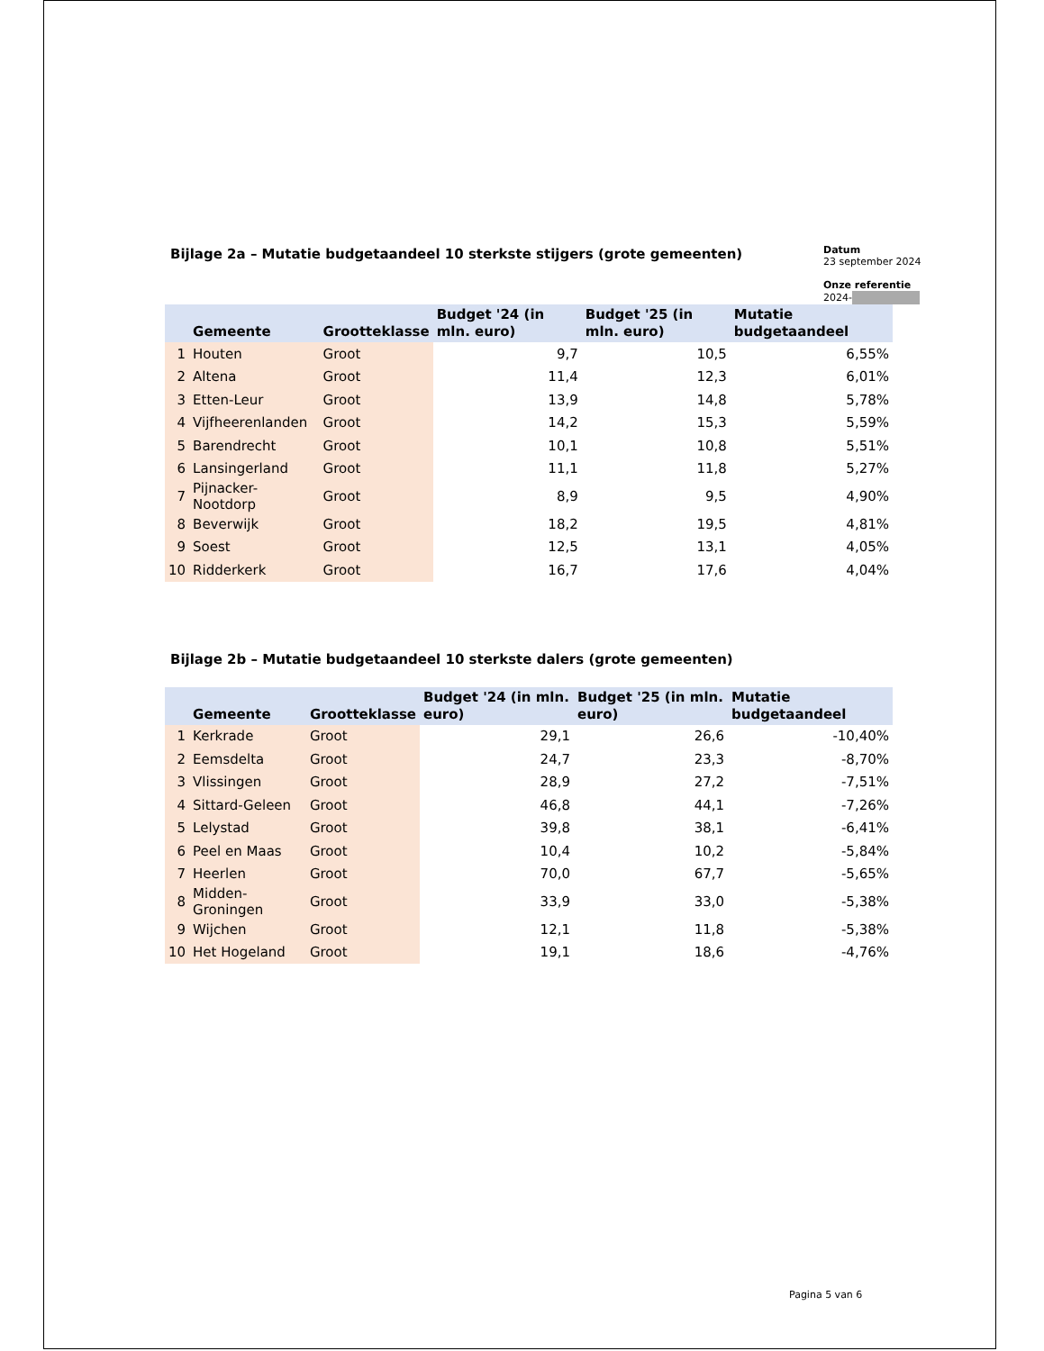Bijlage 2a – Mutatie budgetaandeel 10 sterkste stijgers (grote gemeenten)
Datum
23 september 2024
Onze referentie
2024-
| | Gemeente | Grootteklasse | Budget '24 (in mln. euro) | Budget '25 (in mln. euro) | Mutatie budgetaandeel |
| --- | --- | --- | --- | --- | --- |
| 1 | Houten | Groot | 9,7 | 10,5 | 6,55% |
| 2 | Altena | Groot | 11,4 | 12,3 | 6,01% |
| 3 | Etten-Leur | Groot | 13,9 | 14,8 | 5,78% |
| 4 | Vijfheerenlanden | Groot | 14,2 | 15,3 | 5,59% |
| 5 | Barendrecht | Groot | 10,1 | 10,8 | 5,51% |
| 6 | Lansingerland | Groot | 11,1 | 11,8 | 5,27% |
| 7 | Pijnacker-Nootdorp | Groot | 8,9 | 9,5 | 4,90% |
| 8 | Beverwijk | Groot | 18,2 | 19,5 | 4,81% |
| 9 | Soest | Groot | 12,5 | 13,1 | 4,05% |
| 10 | Ridderkerk | Groot | 16,7 | 17,6 | 4,04% |
Bijlage 2b – Mutatie budgetaandeel 10 sterkste dalers (grote gemeenten)
| | Gemeente | Grootteklasse | Budget '24 (in mln. euro) | Budget '25 (in mln. euro) | Mutatie budgetaandeel |
| --- | --- | --- | --- | --- | --- |
| 1 | Kerkrade | Groot | 29,1 | 26,6 | -10,40% |
| 2 | Eemsdelta | Groot | 24,7 | 23,3 | -8,70% |
| 3 | Vlissingen | Groot | 28,9 | 27,2 | -7,51% |
| 4 | Sittard-Geleen | Groot | 46,8 | 44,1 | -7,26% |
| 5 | Lelystad | Groot | 39,8 | 38,1 | -6,41% |
| 6 | Peel en Maas | Groot | 10,4 | 10,2 | -5,84% |
| 7 | Heerlen | Groot | 70,0 | 67,7 | -5,65% |
| 8 | Midden-Groningen | Groot | 33,9 | 33,0 | -5,38% |
| 9 | Wijchen | Groot | 12,1 | 11,8 | -5,38% |
| 10 | Het Hogeland | Groot | 19,1 | 18,6 | -4,76% |
Pagina 5 van 6